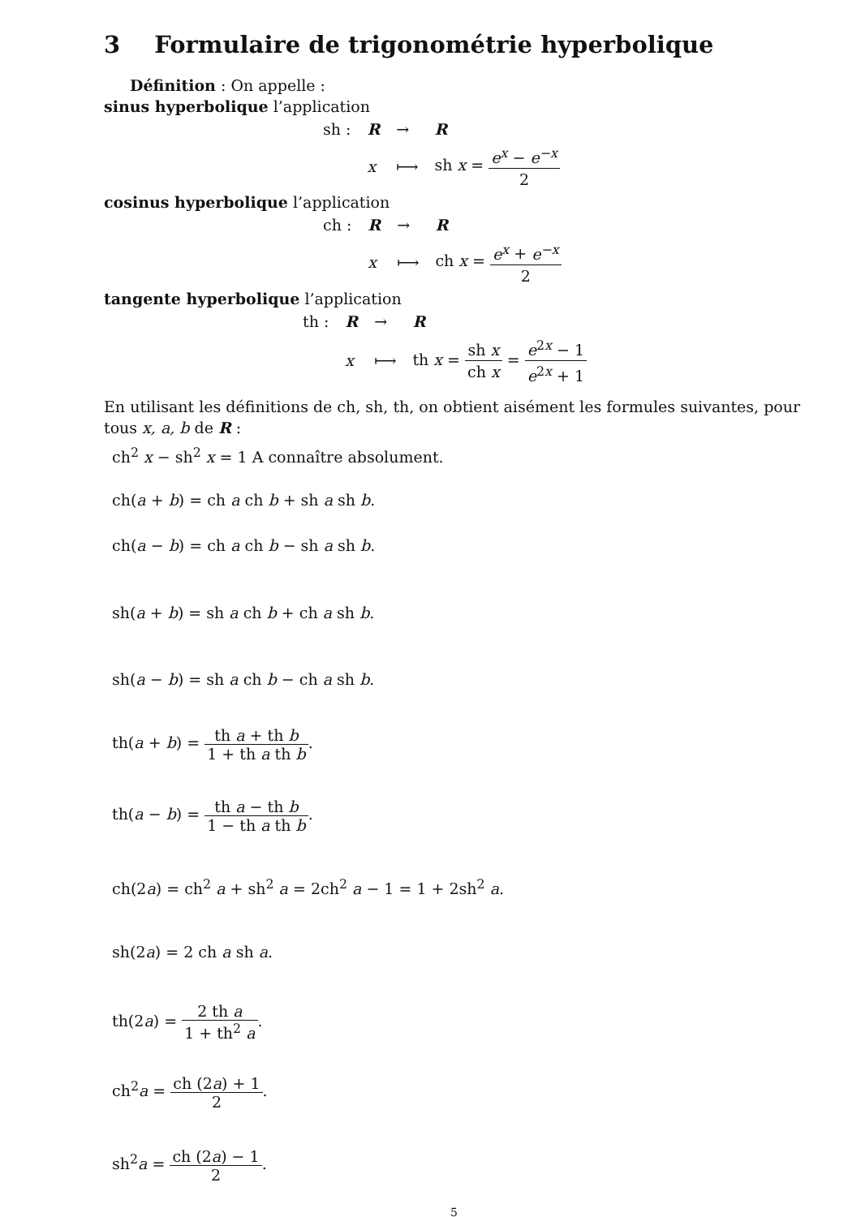3 Formulaire de trigonométrie hyperbolique
Définition : On appelle :
sinus hyperbolique l’application
| sh : | R | → | R |
| | x | ⟼ | sh x = e<sup>x</sup> − e<sup>−x</sup> 2 |
cosinus hyperbolique l’application
| ch : | R | → | R |
| | x | ⟼ | ch x = e<sup>x</sup> + e<sup>−x</sup> 2 |
tangente hyperbolique l’application
| th : | R | → | R |
| | x | ⟼ | th x = sh x ch x = e<sup>2x</sup> − 1 e<sup>2x</sup> + 1 |
En utilisant les définitions de ch, sh, th, on obtient aisément les formules suivantes, pour tous x, a, b de R :
ch<sup>2</sup> x − sh<sup>2</sup> x = 1 A connaître absolument.
ch(a + b) = ch a ch b + sh a sh b.
ch(a − b) = ch a ch b − sh a sh b.
sh(a + b) = sh a ch b + ch a sh b.
sh(a − b) = sh a ch b − ch a sh b.
th(a + b) = th a + th b 1 + th a th b.
th(a − b) = th a − th b 1 − th a th b.
ch(2a) = ch<sup>2</sup> a + sh<sup>2</sup> a = 2ch<sup>2</sup> a − 1 = 1 + 2sh<sup>2</sup> a.
sh(2a) = 2 ch a sh a.
th(2a) = 2 th a 1 + th<sup>2</sup> a.
ch<sup>2</sup>a = ch (2a) + 1 2.
sh<sup>2</sup>a = ch (2a) − 1 2.
5